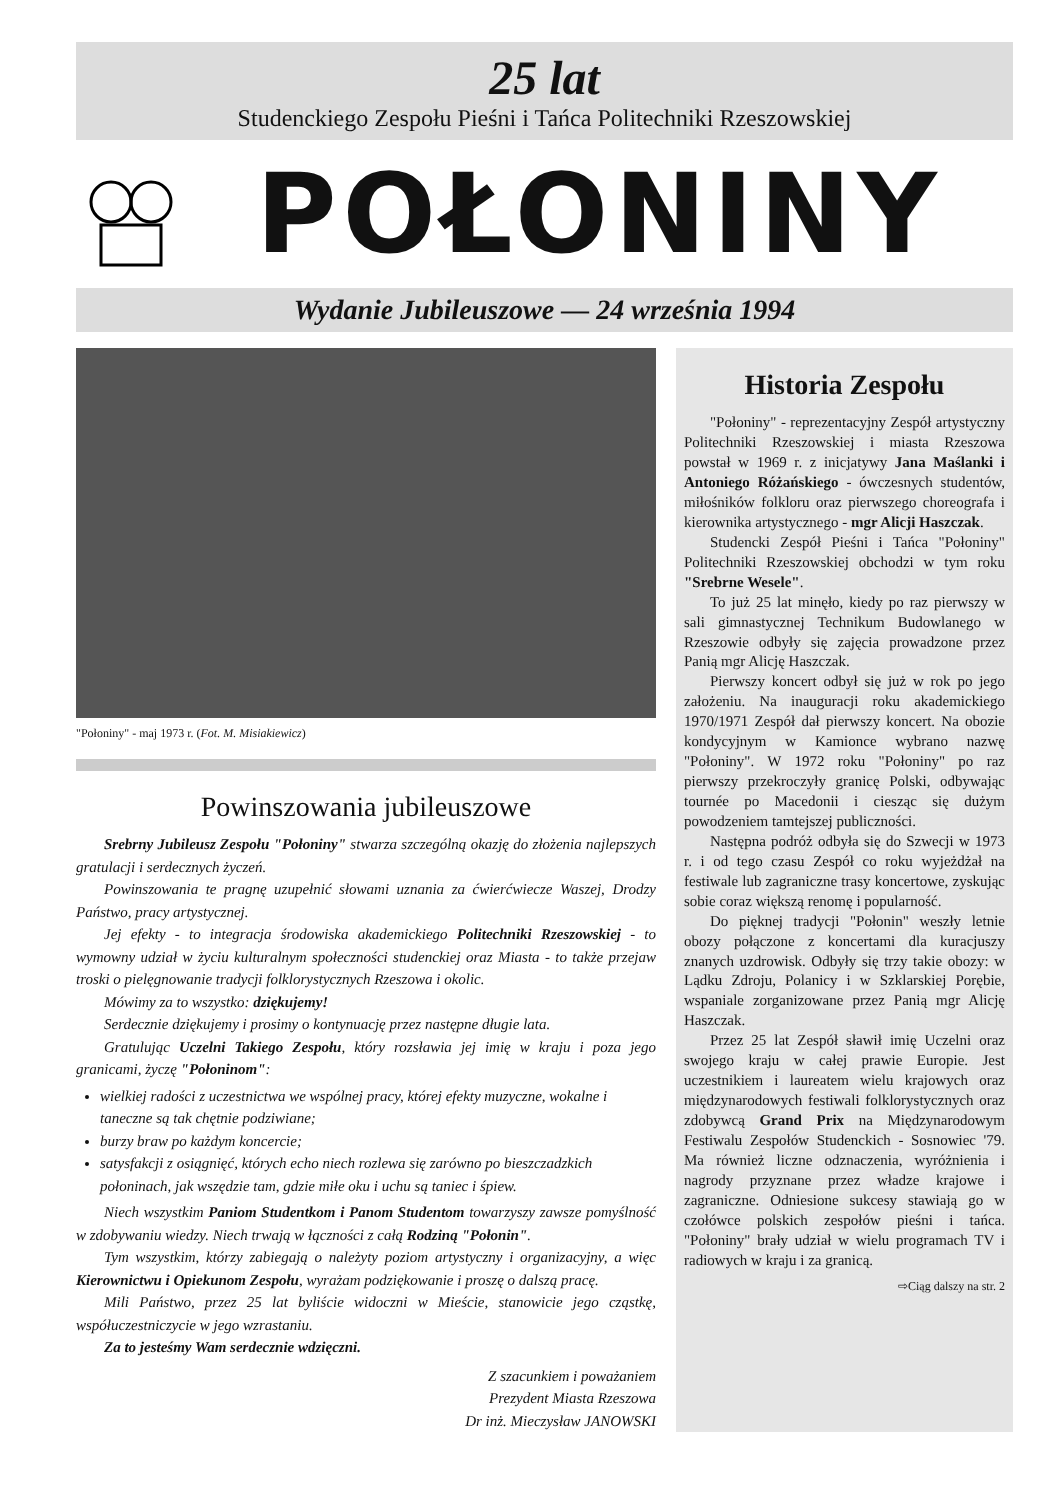25 lat
Studenckiego Zespołu Pieśni i Tańca Politechniki Rzeszowskiej
POŁONINY
Wydanie Jubileuszowe — 24 września 1994
"Połoniny" - maj 1973 r. (Fot. M. Misiakiewicz)
Powinszowania jubileuszowe
Srebrny Jubileusz Zespołu "Połoniny" stwarza szczególną okazję do złożenia najlepszych gratulacji i serdecznych życzeń.
Powinszowania te pragnę uzupełnić słowami uznania za ćwierćwiecze Waszej, Drodzy Państwo, pracy artystycznej.
Jej efekty - to integracja środowiska akademickiego Politechniki Rzeszowskiej - to wymowny udział w życiu kulturalnym społeczności studenckiej oraz Miasta - to także przejaw troski o pielęgnowanie tradycji folklorystycznych Rzeszowa i okolic.
Mówimy za to wszystko: dziękujemy!
Serdecznie dziękujemy i prosimy o kontynuację przez następne długie lata.
Gratulując Uczelni Takiego Zespołu, który rozsławia jej imię w kraju i poza jego granicami, życzę "Połoninom":
wielkiej radości z uczestnictwa we wspólnej pracy, której efekty muzyczne, wokalne i taneczne są tak chętnie podziwiane;
burzy braw po każdym koncercie;
satysfakcji z osiągnięć, których echo niech rozlewa się zarówno po bieszczadzkich połoninach, jak wszędzie tam, gdzie miłe oku i uchu są taniec i śpiew.
Niech wszystkim Paniom Studentkom i Panom Studentom towarzyszy zawsze pomyślność w zdobywaniu wiedzy. Niech trwają w łączności z całą Rodziną "Połonin".
Tym wszystkim, którzy zabiegają o należyty poziom artystyczny i organizacyjny, a więc Kierownictwu i Opiekunom Zespołu, wyrażam podziękowanie i proszę o dalszą pracę.
Mili Państwo, przez 25 lat byliście widoczni w Mieście, stanowicie jego cząstkę, współuczestniczycie w jego wzrastaniu.
Za to jesteśmy Wam serdecznie wdzięczni.
Z szacunkiem i poważaniem
Prezydent Miasta Rzeszowa
Dr inż. Mieczysław JANOWSKI
Historia Zespołu
"Połoniny" - reprezentacyjny Zespół artystyczny Politechniki Rzeszowskiej i miasta Rzeszowa powstał w 1969 r. z inicjatywy Jana Maślanki i Antoniego Różańskiego - ówczesnych studentów, miłośników folkloru oraz pierwszego choreografa i kierownika artystycznego - mgr Alicji Haszczak.
Studencki Zespół Pieśni i Tańca "Połoniny" Politechniki Rzeszowskiej obchodzi w tym roku "Srebrne Wesele".
To już 25 lat minęło, kiedy po raz pierwszy w sali gimnastycznej Technikum Budowlanego w Rzeszowie odbyły się zajęcia prowadzone przez Panią mgr Alicję Haszczak.
Pierwszy koncert odbył się już w rok po jego założeniu. Na inauguracji roku akademickiego 1970/1971 Zespół dał pierwszy koncert. Na obozie kondycyjnym w Kamionce wybrano nazwę "Połoniny". W 1972 roku "Połoniny" po raz pierwszy przekroczyły granicę Polski, odbywając tournée po Macedonii i ciesząc się dużym powodzeniem tamtejszej publiczności.
Następna podróż odbyła się do Szwecji w 1973 r. i od tego czasu Zespół co roku wyjeżdżał na festiwale lub zagraniczne trasy koncertowe, zyskując sobie coraz większą renomę i popularność.
Do pięknej tradycji "Połonin" weszły letnie obozy połączone z koncertami dla kuracjuszy znanych uzdrowisk. Odbyły się trzy takie obozy: w Lądku Zdroju, Polanicy i w Szklarskiej Porębie, wspaniale zorganizowane przez Panią mgr Alicję Haszczak.
Przez 25 lat Zespół sławił imię Uczelni oraz swojego kraju w całej prawie Europie. Jest uczestnikiem i laureatem wielu krajowych oraz międzynarodowych festiwali folklorystycznych oraz zdobywcą Grand Prix na Międzynarodowym Festiwalu Zespołów Studenckich - Sosnowiec '79. Ma również liczne odznaczenia, wyróżnienia i nagrody przyznane przez władze krajowe i zagraniczne. Odniesione sukcesy stawiają go w czołówce polskich zespołów pieśni i tańca. "Połoniny" brały udział w wielu programach TV i radiowych w kraju i za granicą.
⇨Ciąg dalszy na str. 2